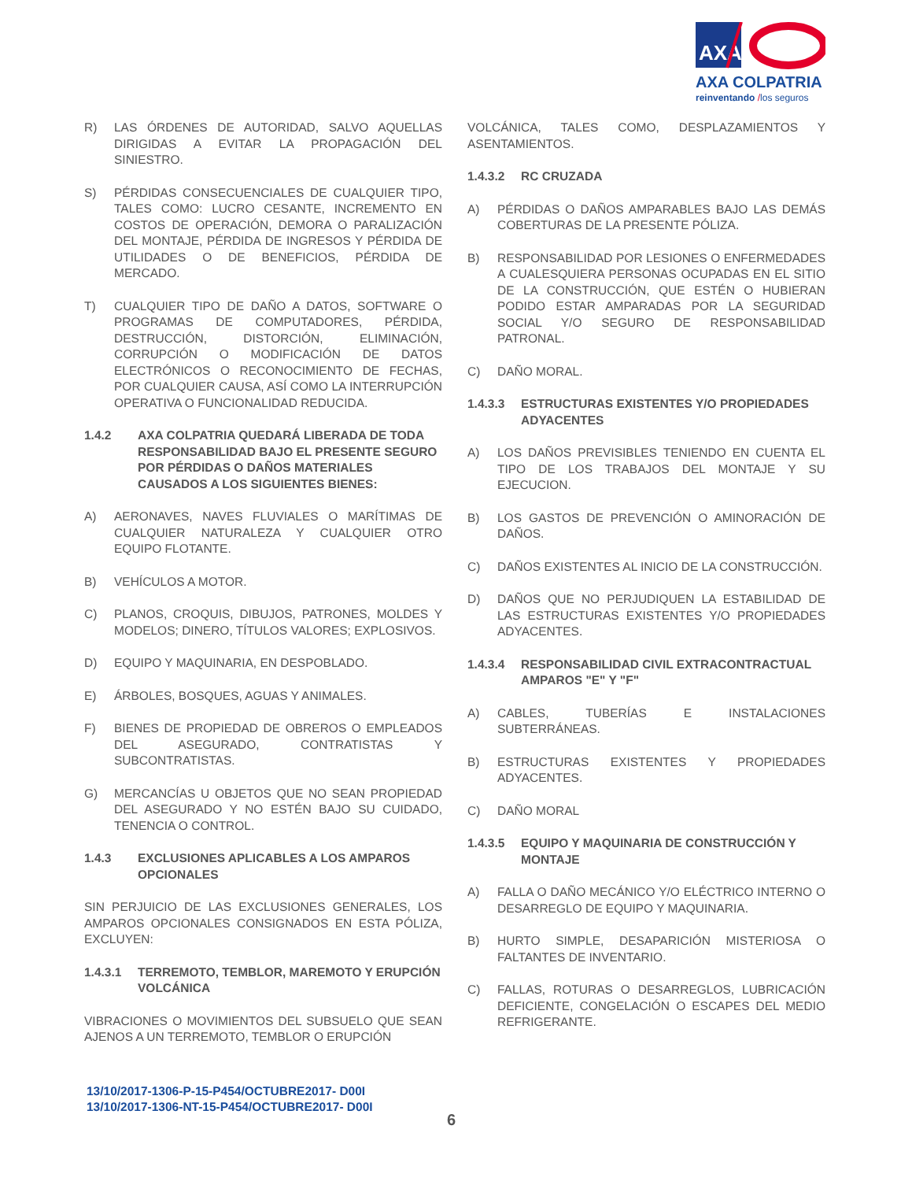AXA
AXA COLPATRIA
reinventando /los seguros
R) LAS ÓRDENES DE AUTORIDAD, SALVO AQUELLAS DIRIGIDAS A EVITAR LA PROPAGACIÓN DEL SINIESTRO.
S) PÉRDIDAS CONSECUENCIALES DE CUALQUIER TIPO, TALES COMO: LUCRO CESANTE, INCREMENTO EN COSTOS DE OPERACIÓN, DEMORA O PARALIZACIÓN DEL MONTAJE, PÉRDIDA DE INGRESOS Y PÉRDIDA DE UTILIDADES O DE BENEFICIOS, PÉRDIDA DE MERCADO.
T) CUALQUIER TIPO DE DAÑO A DATOS, SOFTWARE O PROGRAMAS DE COMPUTADORES, PÉRDIDA, DESTRUCCIÓN, DISTORCIÓN, ELIMINACIÓN, CORRUPCIÓN O MODIFICACIÓN DE DATOS ELECTRÓNICOS O RECONOCIMIENTO DE FECHAS, POR CUALQUIER CAUSA, ASÍ COMO LA INTERRUPCIÓN OPERATIVA O FUNCIONALIDAD REDUCIDA.
1.4.2 AXA COLPATRIA QUEDARÁ LIBERADA DE TODA RESPONSABILIDAD BAJO EL PRESENTE SEGURO POR PÉRDIDAS O DAÑOS MATERIALES CAUSADOS A LOS SIGUIENTES BIENES:
A) AERONAVES, NAVES FLUVIALES O MARÍTIMAS DE CUALQUIER NATURALEZA Y CUALQUIER OTRO EQUIPO FLOTANTE.
B) VEHÍCULOS A MOTOR.
C) PLANOS, CROQUIS, DIBUJOS, PATRONES, MOLDES Y MODELOS; DINERO, TÍTULOS VALORES; EXPLOSIVOS.
D) EQUIPO Y MAQUINARIA, EN DESPOBLADO.
E) ÁRBOLES, BOSQUES, AGUAS Y ANIMALES.
F) BIENES DE PROPIEDAD DE OBREROS O EMPLEADOS DEL ASEGURADO, CONTRATISTAS Y SUBCONTRATISTAS.
G) MERCANCÍAS U OBJETOS QUE NO SEAN PROPIEDAD DEL ASEGURADO Y NO ESTÉN BAJO SU CUIDADO, TENENCIA O CONTROL.
1.4.3 EXCLUSIONES APLICABLES A LOS AMPAROS OPCIONALES
SIN PERJUICIO DE LAS EXCLUSIONES GENERALES, LOS AMPAROS OPCIONALES CONSIGNADOS EN ESTA PÓLIZA, EXCLUYEN:
1.4.3.1 TERREMOTO, TEMBLOR, MAREMOTO Y ERUPCIÓN VOLCÁNICA
VIBRACIONES O MOVIMIENTOS DEL SUBSUELO QUE SEAN AJENOS A UN TERREMOTO, TEMBLOR O ERUPCIÓN
VOLCÁNICA, TALES COMO, DESPLAZAMIENTOS Y ASENTAMIENTOS.
1.4.3.2 RC CRUZADA
A) PÉRDIDAS O DAÑOS AMPARABLES BAJO LAS DEMÁS COBERTURAS DE LA PRESENTE PÓLIZA.
B) RESPONSABILIDAD POR LESIONES O ENFERMEDADES A CUALESQUIERA PERSONAS OCUPADAS EN EL SITIO DE LA CONSTRUCCIÓN, QUE ESTÉN O HUBIERAN PODIDO ESTAR AMPARADAS POR LA SEGURIDAD SOCIAL Y/O SEGURO DE RESPONSABILIDAD PATRONAL.
C) DAÑO MORAL.
1.4.3.3 ESTRUCTURAS EXISTENTES Y/O PROPIEDADES ADYACENTES
A) LOS DAÑOS PREVISIBLES TENIENDO EN CUENTA EL TIPO DE LOS TRABAJOS DEL MONTAJE Y SU EJECUCION.
B) LOS GASTOS DE PREVENCIÓN O AMINORACIÓN DE DAÑOS.
C) DAÑOS EXISTENTES AL INICIO DE LA CONSTRUCCIÓN.
D) DAÑOS QUE NO PERJUDIQUEN LA ESTABILIDAD DE LAS ESTRUCTURAS EXISTENTES Y/O PROPIEDADES ADYACENTES.
1.4.3.4 RESPONSABILIDAD CIVIL EXTRACONTRACTUAL AMPAROS "E" Y "F"
A) CABLES, TUBERÍAS E INSTALACIONES SUBTERRÁNEAS.
B) ESTRUCTURAS EXISTENTES Y PROPIEDADES ADYACENTES.
C) DAÑO MORAL
1.4.3.5 EQUIPO Y MAQUINARIA DE CONSTRUCCIÓN Y MONTAJE
A) FALLA O DAÑO MECÁNICO Y/O ELÉCTRICO INTERNO O DESARREGLO DE EQUIPO Y MAQUINARIA.
B) HURTO SIMPLE, DESAPARICIÓN MISTERIOSA O FALTANTES DE INVENTARIO.
C) FALLAS, ROTURAS O DESARREGLOS, LUBRICACIÓN DEFICIENTE, CONGELACIÓN O ESCAPES DEL MEDIO REFRIGERANTE.
13/10/2017-1306-P-15-P454/OCTUBRE2017- D00I
13/10/2017-1306-NT-15-P454/OCTUBRE2017- D00I
6